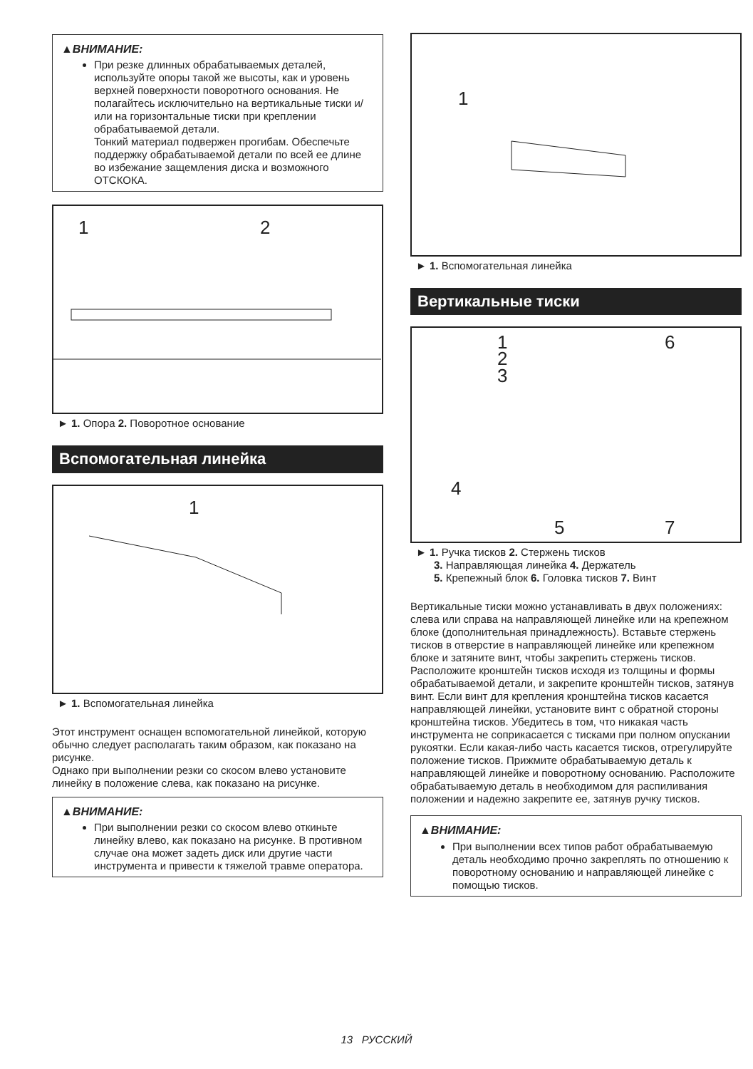▲ВНИМАНИЕ:
При резке длинных обрабатываемых деталей, используйте опоры такой же высоты, как и уровень верхней поверхности поворотного основания. Не полагайтесь исключительно на вертикальные тиски и/или на горизонтальные тиски при креплении обрабатываемой детали.
Тонкий материал подвержен прогибам. Обеспечьте поддержку обрабатываемой детали по всей ее длине во избежание защемления диска и возможного ОТСКОКА.
1 2
► 1. Опора 2. Поворотное основание
Вспомогательная линейка
1
► 1. Вспомогательная линейка
Этот инструмент оснащен вспомогательной линейкой, которую обычно следует располагать таким образом, как показано на рисунке.
Однако при выполнении резки со скосом влево установите линейку в положение слева, как показано на рисунке.
▲ВНИМАНИЕ:
При выполнении резки со скосом влево откиньте линейку влево, как показано на рисунке. В противном случае она может задеть диск или другие части инструмента и привести к тяжелой травме оператора.
1
► 1. Вспомогательная линейка
Вертикальные тиски
1
2
3
6
4
5 7
► 1. Ручка тисков 2. Стержень тисков
3. Направляющая линейка 4. Держатель
5. Крепежный блок 6. Головка тисков 7. Винт
Вертикальные тиски можно устанавливать в двух положениях: слева или справа на направляющей линейке или на крепежном блоке (дополнительная принадлежность). Вставьте стержень тисков в отверстие в направляющей линейке или крепежном блоке и затяните винт, чтобы закрепить стержень тисков. Расположите кронштейн тисков исходя из толщины и формы обрабатываемой детали, и закрепите кронштейн тисков, затянув винт. Если винт для крепления кронштейна тисков касается направляющей линейки, установите винт с обратной стороны кронштейна тисков. Убедитесь в том, что никакая часть инструмента не соприкасается с тисками при полном опускании рукоятки. Если какая-либо часть касается тисков, отрегулируйте положение тисков. Прижмите обрабатываемую деталь к направляющей линейке и поворотному основанию. Расположите обрабатываемую деталь в необходимом для распиливания положении и надежно закрепите ее, затянув ручку тисков.
▲ВНИМАНИЕ:
При выполнении всех типов работ обрабатываемую деталь необходимо прочно закреплять по отношению к поворотному основанию и направляющей линейке с помощью тисков.
13 РУССКИЙ